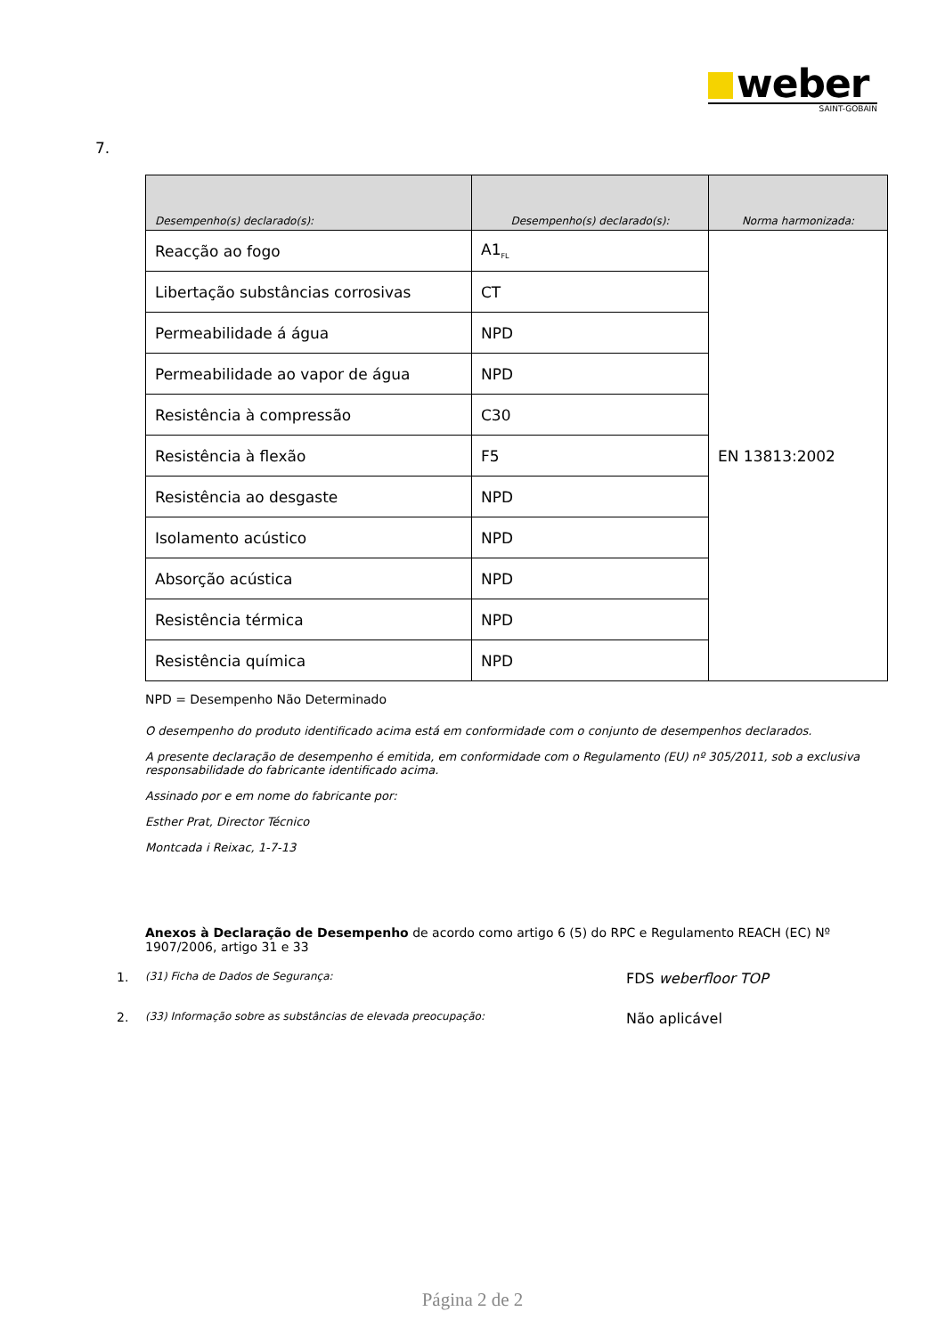weber
SAINT-GOBAIN
7.
| Desempenho(s) declarado(s): | Desempenho(s) declarado(s): | Norma harmonizada: |
| --- | --- | --- |
| Reacção ao fogo | A1<sub>FL</sub> | EN 13813:2002 |
| Libertação substâncias corrosivas | CT | |
| Permeabilidade á água | NPD | |
| Permeabilidade ao vapor de água | NPD | |
| Resistência à compressão | C30 | |
| Resistência à flexão | F5 | |
| Resistência ao desgaste | NPD | |
| Isolamento acústico | NPD | |
| Absorção acústica | NPD | |
| Resistência térmica | NPD | |
| Resistência química | NPD | |
NPD = Desempenho Não Determinado
O desempenho do produto identificado acima está em conformidade com o conjunto de desempenhos declarados.
A presente declaração de desempenho é emitida, em conformidade com o Regulamento (EU) nº 305/2011, sob a exclusiva responsabilidade do fabricante identificado acima.
Assinado por e em nome do fabricante por:
Esther Prat, Director Técnico
Montcada i Reixac, 1-7-13
Anexos à Declaração de Desempenho de acordo como artigo 6 (5) do RPC e Regulamento REACH (EC) Nº 1907/2006, artigo 31 e 33
1. (31) Ficha de Dados de Segurança: FDS weberfloor TOP
2. (33) Informação sobre as substâncias de elevada preocupação: Não aplicável
Página 2 de 2